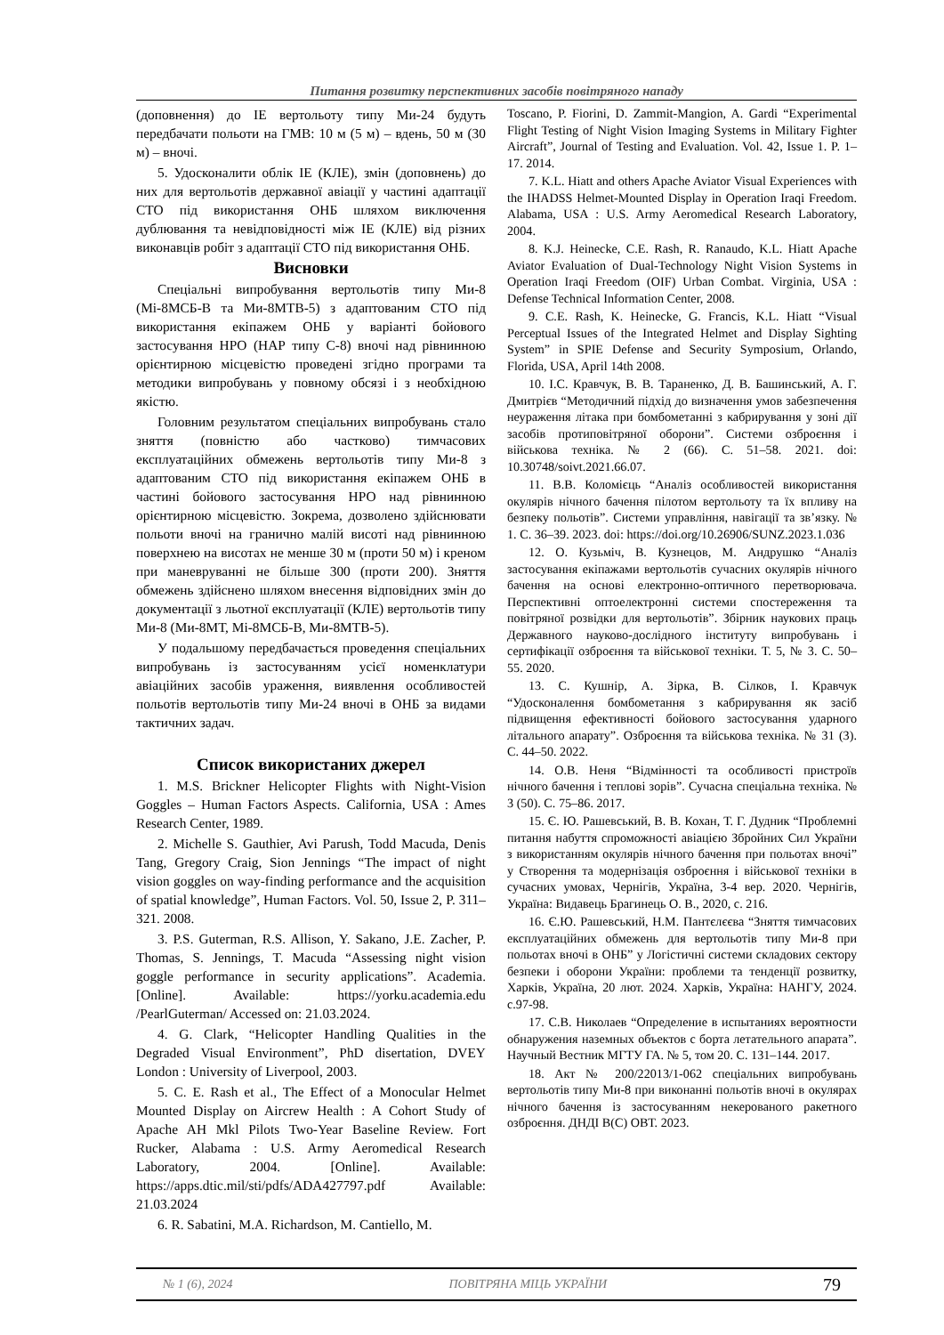Питання розвитку перспективних засобів повітряного нападу
(доповнення) до ІЕ вертольоту типу Ми-24 будуть передбачати польоти на ГМВ: 10 м (5 м) – вдень, 50 м (30 м) – вночі.
5. Удосконалити облік ІЕ (КЛЕ), змін (доповнень) до них для вертольотів державної авіації у частині адаптації СТО під використання ОНБ шляхом виключення дублювання та невідповідності між ІЕ (КЛЕ) від різних виконавців робіт з адаптації СТО під використання ОНБ.
Висновки
Спеціальні випробування вертольотів типу Ми-8 (Мі-8МСБ-В та Ми-8МТВ-5) з адаптованим СТО під використання екіпажем ОНБ у варіанті бойового застосування НРО (НАР типу С-8) вночі над рівнинною орієнтирною місцевістю проведені згідно програми та методики випробувань у повному обсязі і з необхідною якістю.
Головним результатом спеціальних випробувань стало зняття (повністю або частково) тимчасових експлуатаційних обмежень вертольотів типу Ми-8 з адаптованим СТО під використання екіпажем ОНБ в частині бойового застосування НРО над рівнинною орієнтирною місцевістю. Зокрема, дозволено здійснювати польоти вночі на гранично малій висоті над рівнинною поверхнею на висотах не менше 30 м (проти 50 м) і креном при маневруванні не більше 300 (проти 200). Зняття обмежень здійснено шляхом внесення відповідних змін до документації з льотної експлуатації (КЛЕ) вертольотів типу Ми-8 (Ми-8МТ, Мі-8МСБ-В, Ми-8МТВ-5).
У подальшому передбачається проведення спеціальних випробувань із застосуванням усієї номенклатури авіаційних засобів ураження, виявлення особливостей польотів вертольотів типу Ми-24 вночі в ОНБ за видами тактичних задач.
Список використаних джерел
1. M.S. Brickner Helicopter Flights with Night-Vision Goggles – Human Factors Aspects. California, USA : Ames Research Center, 1989.
2. Michelle S. Gauthier, Avi Parush, Todd Macuda, Denis Tang, Gregory Craig, Sion Jennings “The impact of night vision goggles on way-finding performance and the acquisition of spatial knowledge”, Human Factors. Vol. 50, Issue 2, P. 311–321. 2008.
3. P.S. Guterman, R.S. Allison, Y. Sakano, J.E. Zacher, P. Thomas, S. Jennings, T. Macuda “Assessing night vision goggle performance in security applications”. Academia. [Online]. Available: https://yorku.academia.edu /PearlGuterman/ Accessed on: 21.03.2024.
4. G. Clark, “Helicopter Handling Qualities in the Degraded Visual Environment”, PhD disertation, DVEY London : University of Liverpool, 2003.
5. C. E. Rash et al., The Effect of a Monocular Helmet Mounted Display on Aircrew Health : A Cohort Study of Apache AH Mkl Pilots Two-Year Baseline Review. Fort Rucker, Alabama : U.S. Army Aeromedical Research Laboratory, 2004. [Online]. Available: https://apps.dtic.mil/sti/pdfs/ADA427797.pdf Available: 21.03.2024
6. R. Sabatini, M.A. Richardson, M. Cantiello, M.
Toscano, P. Fiorini, D. Zammit-Mangion, A. Gardi “Experimental Flight Testing of Night Vision Imaging Systems in Military Fighter Aircraft”, Journal of Testing and Evaluation. Vol. 42, Issue 1. P. 1–17. 2014.
7. K.L. Hiatt and others Apache Aviator Visual Experiences with the IHADSS Helmet-Mounted Display in Operation Iraqi Freedom. Alabama, USA : U.S. Army Aeromedical Research Laboratory, 2004.
8. K.J. Heinecke, C.E. Rash, R. Ranaudo, K.L. Hiatt Apache Aviator Evaluation of Dual-Technology Night Vision Systems in Operation Iraqi Freedom (OIF) Urban Combat. Virginia, USA : Defense Technical Information Center, 2008.
9. C.E. Rash, K. Heinecke, G. Francis, K.L. Hiatt “Visual Perceptual Issues of the Integrated Helmet and Display Sighting System” in SPIE Defense and Security Symposium, Orlando, Florida, USA, April 14th 2008.
10. І.С. Кравчук, В. В. Тараненко, Д. В. Башинський, А. Г. Дмитрієв “Методичний підхід до визначення умов забезпечення неураження літака при бомбометанні з кабрирування у зоні дії засобів протиповітряної оборони”. Системи озброєння і військова техніка. № 2 (66). С. 51–58. 2021. doi: 10.30748/soivt.2021.66.07.
11. В.В. Коломієць “Аналіз особливостей використання окулярів нічного бачення пілотом вертольоту та їх впливу на безпеку польотів”. Системи управління, навігації та зв’язку. № 1. С. 36–39. 2023. doi: https://doi.org/10.26906/SUNZ.2023.1.036
12. О. Кузьміч, В. Кузнецов, М. Андрушко “Аналіз застосування екіпажами вертольотів сучасних окулярів нічного бачення на основі електронно-оптичного перетворювача. Перспективні оптоелектронні системи спостереження та повітряної розвідки для вертольотів”. Збірник наукових праць Державного науково-дослідного інституту випробувань і сертифікації озброєння та військової техніки. Т. 5, № 3. С. 50–55. 2020.
13. С. Кушнір, А. Зірка, В. Сілков, І. Кравчук “Удосконалення бомбометання з кабрирування як засіб підвищення ефективності бойового застосування ударного літального апарату”. Озброєння та військова техніка. № 31 (3). С. 44–50. 2022.
14. О.В. Неня “Відмінності та особливості пристроїв нічного бачення і теплові зорів”. Сучасна спеціальна техніка. № 3 (50). С. 75–86. 2017.
15. Є. Ю. Рашевський, В. В. Кохан, Т. Г. Дудник “Проблемні питання набуття спроможності авіацією Збройних Сил України з використанням окулярів нічного бачення при польотах вночі” у Створення та модернізація озброєння і військової техніки в сучасних умовах, Чернігів, Україна, 3-4 вер. 2020. Чернігів, Україна: Видавець Брагинець О. В., 2020, с. 216.
16. Є.Ю. Рашевський, Н.М. Пантєлєєва “Зняття тимчасових експлуатаційних обмежень для вертольотів типу Ми-8 при польотах вночі в ОНБ” у Логістичні системи складових сектору безпеки і оборони України: проблеми та тенденції розвитку, Харків, Україна, 20 лют. 2024. Харків, Україна: НАНГУ, 2024. с.97-98.
17. С.В. Николаев “Определение в испытаниях вероятности обнаружения наземных объектов с борта летательного апарата”. Научный Вестник МГТУ ГА. № 5, том 20. С. 131–144. 2017.
18. Акт № 200/22013/1-062 спеціальних випробувань вертольотів типу Ми-8 при виконанні польотів вночі в окулярах нічного бачення із застосуванням некерованого ракетного озброєння. ДНДІ В(С) ОВТ. 2023.
№ 1 (6), 2024 ПОВІТРЯНА МІЦЬ УКРАЇНИ 79